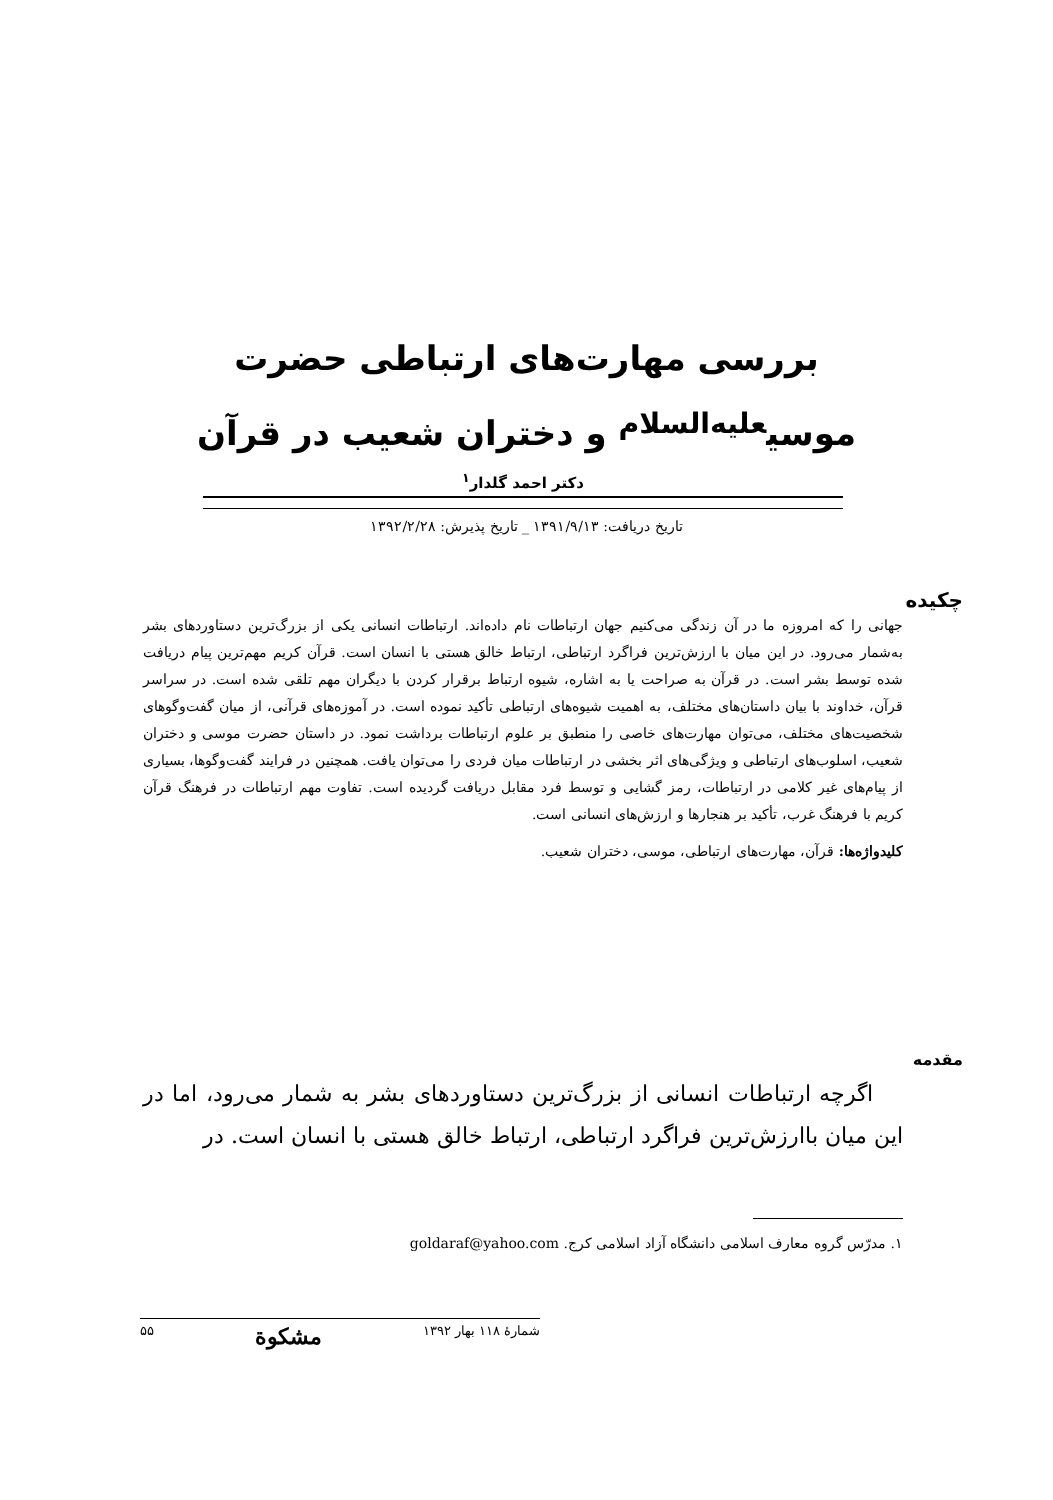بررسی مهارت‌های ارتباطی حضرت
موسی<sup>عليه‌السلام</sup> و دختران شعیب در قرآن
دکتر احمد گلدار<sup>۱</sup>
تاریخ دریافت: ۱۳۹۱/۹/۱۳ _ تاریخ پذیرش: ۱۳۹۲/۲/۲۸
چکیده
جهانی را که امروزه ما در آن زندگی می‌کنیم جهان ارتباطات نام داده‌اند. ارتباطات انسانی یکی از بزرگ‌ترین دستاوردهای بشر به‌شمار می‌رود. در این میان با ارزش‌ترین فراگرد ارتباطی، ارتباط خالق هستی با انسان است. قرآن کریم مهم‌ترین پیام دریافت شده توسط بشر است. در قرآن به صراحت یا به اشاره، شیوه ارتباط برقرار کردن با دیگران مهم تلقی شده است. در سراسر قرآن، خداوند با بیان داستان‌های مختلف، به اهمیت شیوه‌های ارتباطی تأکید نموده است. در آموزه‌های قرآنی، از میان گفت‌وگوهای شخصیت‌های مختلف، می‌توان مهارت‌های خاصی را منطبق بر علوم ارتباطات برداشت نمود. در داستان حضرت موسی و دختران شعیب، اسلوب‌های ارتباطی و ویژگی‌های اثر بخشی در ارتباطات میان فردی را می‌توان یافت. همچنین در فرایند گفت‌وگوها، بسیاری از پیام‌های غیر کلامی در ارتباطات، رمز گشایی و توسط فرد مقابل دریافت گردیده است. تفاوت مهم ارتباطات در فرهنگ قرآن کریم با فرهنگ غرب، تأکید بر هنجارها و ارزش‌های انسانی است.
کلیدواژه‌ها: قرآن، مهارت‌های ارتباطی، موسی، دختران شعیب.
مقدمه
اگرچه ارتباطات انسانی از بزرگ‌ترین دستاوردهای بشر به شمار می‌رود، اما در این میان باارزش‌ترین فراگرد ارتباطی، ارتباط خالق هستی با انسان است. در
۱. مدرّس گروه معارف اسلامی دانشگاه آزاد اسلامی کرج. goldaraf@yahoo.com
شمارهٔ ۱۱۸ بهار ۱۳۹۲ مشکوة ۵۵